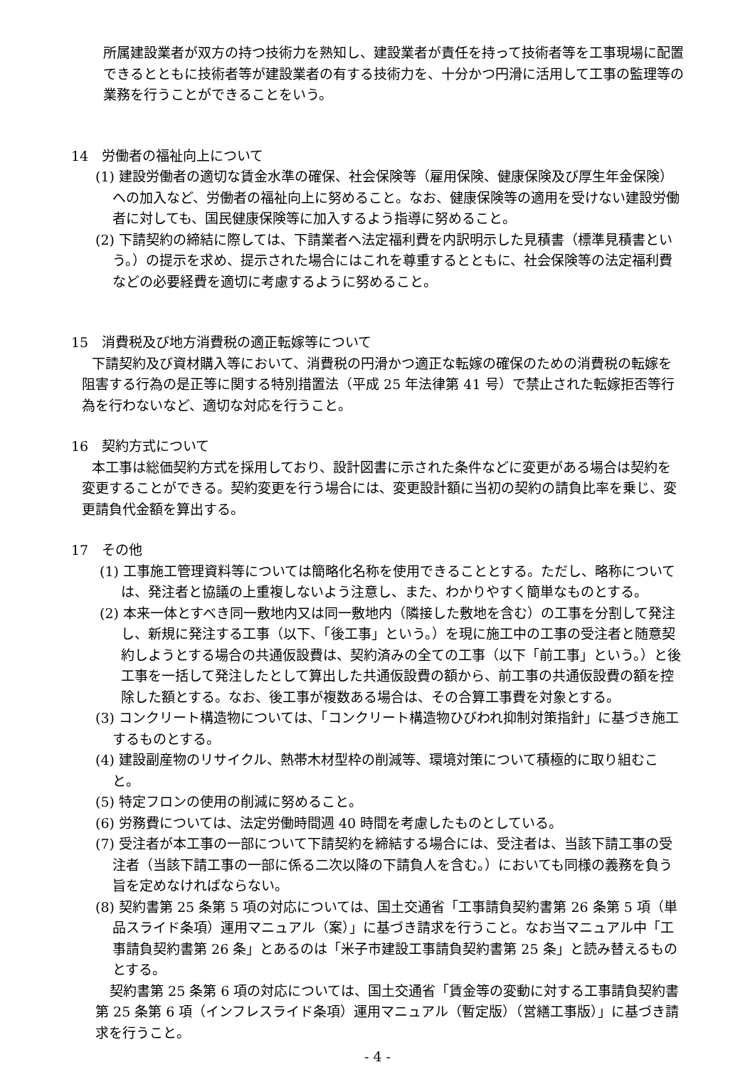所属建設業者が双方の持つ技術力を熟知し、建設業者が責任を持って技術者等を工事現場に配置できるとともに技術者等が建設業者の有する技術力を、十分かつ円滑に活用して工事の監理等の業務を行うことができることをいう。
14　労働者の福祉向上について
(1) 建設労働者の適切な賃金水準の確保、社会保険等（雇用保険、健康保険及び厚生年金保険）への加入など、労働者の福祉向上に努めること。なお、健康保険等の適用を受けない建設労働者に対しても、国民健康保険等に加入するよう指導に努めること。
(2) 下請契約の締結に際しては、下請業者へ法定福利費を内訳明示した見積書（標準見積書という。）の提示を求め、提示された場合にはこれを尊重するとともに、社会保険等の法定福利費などの必要経費を適切に考慮するように努めること。
15　消費税及び地方消費税の適正転嫁等について
下請契約及び資材購入等において、消費税の円滑かつ適正な転嫁の確保のための消費税の転嫁を阻害する行為の是正等に関する特別措置法（平成 25 年法律第 41 号）で禁止された転嫁拒否等行為を行わないなど、適切な対応を行うこと。
16　契約方式について
本工事は総価契約方式を採用しており、設計図書に示された条件などに変更がある場合は契約を変更することができる。契約変更を行う場合には、変更設計額に当初の契約の請負比率を乗じ、変更請負代金額を算出する。
17　その他
(1) 工事施工管理資料等については簡略化名称を使用できることとする。ただし、略称については、発注者と協議の上重複しないよう注意し、また、わかりやすく簡単なものとする。
(2) 本来一体とすべき同一敷地内又は同一敷地内（隣接した敷地を含む）の工事を分割して発注し、新規に発注する工事（以下、「後工事」という。）を現に施工中の工事の受注者と随意契約しようとする場合の共通仮設費は、契約済みの全ての工事（以下「前工事」という。）と後工事を一括して発注したとして算出した共通仮設費の額から、前工事の共通仮設費の額を控除した額とする。なお、後工事が複数ある場合は、その合算工事費を対象とする。
(3) コンクリート構造物については、「コンクリート構造物ひびわれ抑制対策指針」に基づき施工するものとする。
(4) 建設副産物のリサイクル、熱帯木材型枠の削減等、環境対策について積極的に取り組むこと。
(5) 特定フロンの使用の削減に努めること。
(6) 労務費については、法定労働時間週 40 時間を考慮したものとしている。
(7) 受注者が本工事の一部について下請契約を締結する場合には、受注者は、当該下請工事の受注者（当該下請工事の一部に係る二次以降の下請負人を含む。）においても同様の義務を負う旨を定めなければならない。
(8) 契約書第 25 条第 5 項の対応については、国土交通省「工事請負契約書第 26 条第 5 項（単品スライド条項）運用マニュアル（案）」に基づき請求を行うこと。なお当マニュアル中「工事請負契約書第 26 条」とあるのは「米子市建設工事請負契約書第 25 条」と読み替えるものとする。
契約書第 25 条第 6 項の対応については、国土交通省「賃金等の変動に対する工事請負契約書第 25 条第 6 項（インフレスライド条項）運用マニュアル（暫定版）（営繕工事版）」に基づき請求を行うこと。
- 4 -